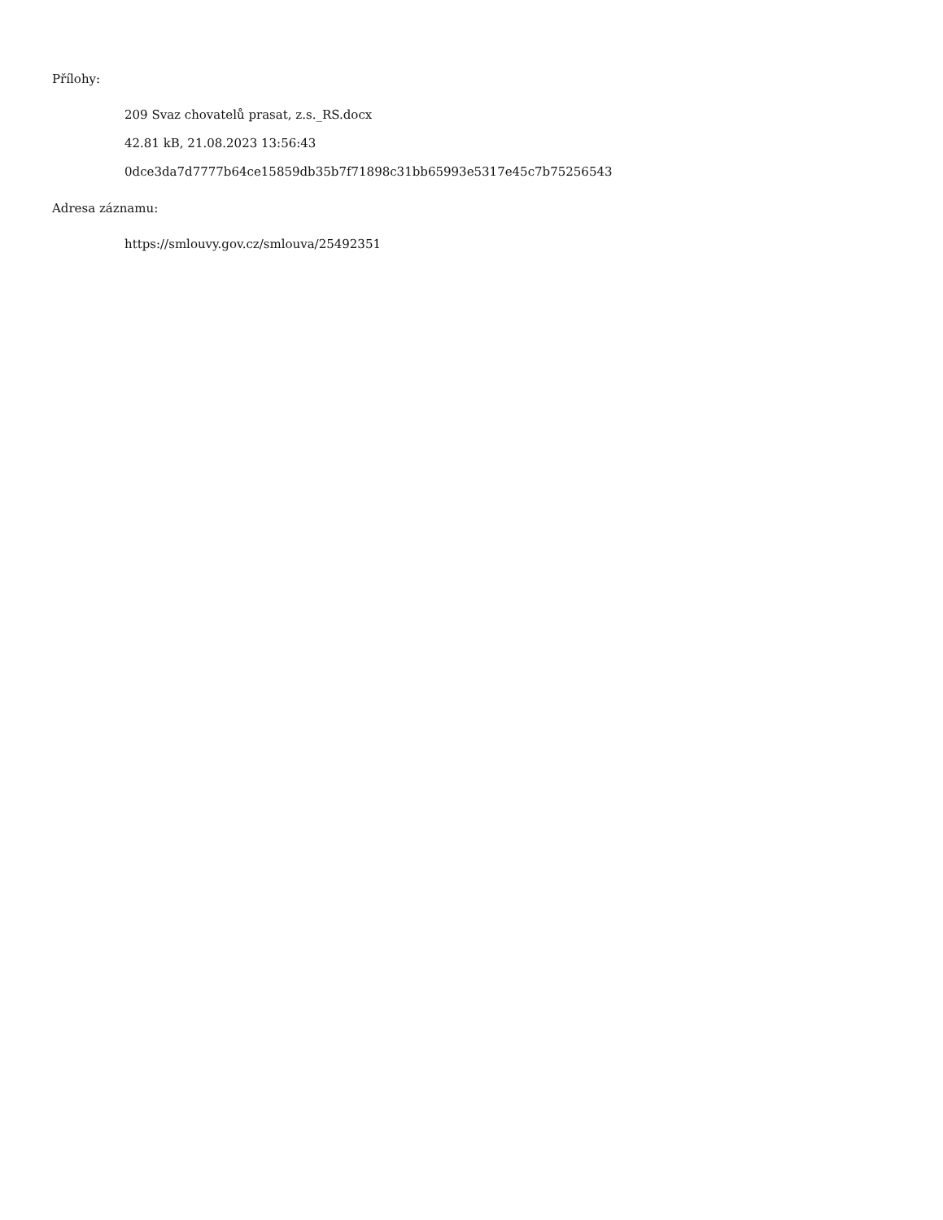Přílohy:
209 Svaz chovatelů prasat, z.s._RS.docx
42.81 kB, 21.08.2023 13:56:43
0dce3da7d7777b64ce15859db35b7f71898c31bb65993e5317e45c7b75256543
Adresa záznamu:
https://smlouvy.gov.cz/smlouva/25492351